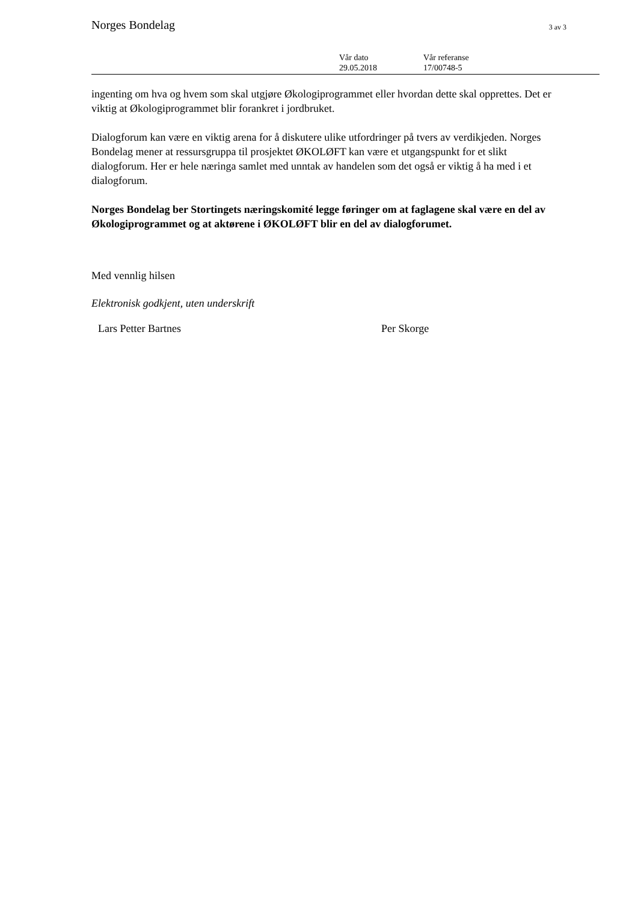Norges Bondelag 3 av 3
Vår dato
29.05.2018
Vår referanse
17/00748-5
ingenting om hva og hvem som skal utgjøre Økologiprogrammet eller hvordan dette skal opprettes. Det er viktig at Økologiprogrammet blir forankret i jordbruket.
Dialogforum kan være en viktig arena for å diskutere ulike utfordringer på tvers av verdikjeden. Norges Bondelag mener at ressursgruppa til prosjektet ØKOLØFT kan være et utgangspunkt for et slikt dialogforum. Her er hele næringa samlet med unntak av handelen som det også er viktig å ha med i et dialogforum.
Norges Bondelag ber Stortingets næringskomité legge føringer om at faglagene skal være en del av Økologiprogrammet og at aktørene i ØKOLØFT blir en del av dialogforumet.
Med vennlig hilsen
Elektronisk godkjent, uten underskrift
Lars Petter Bartnes Per Skorge